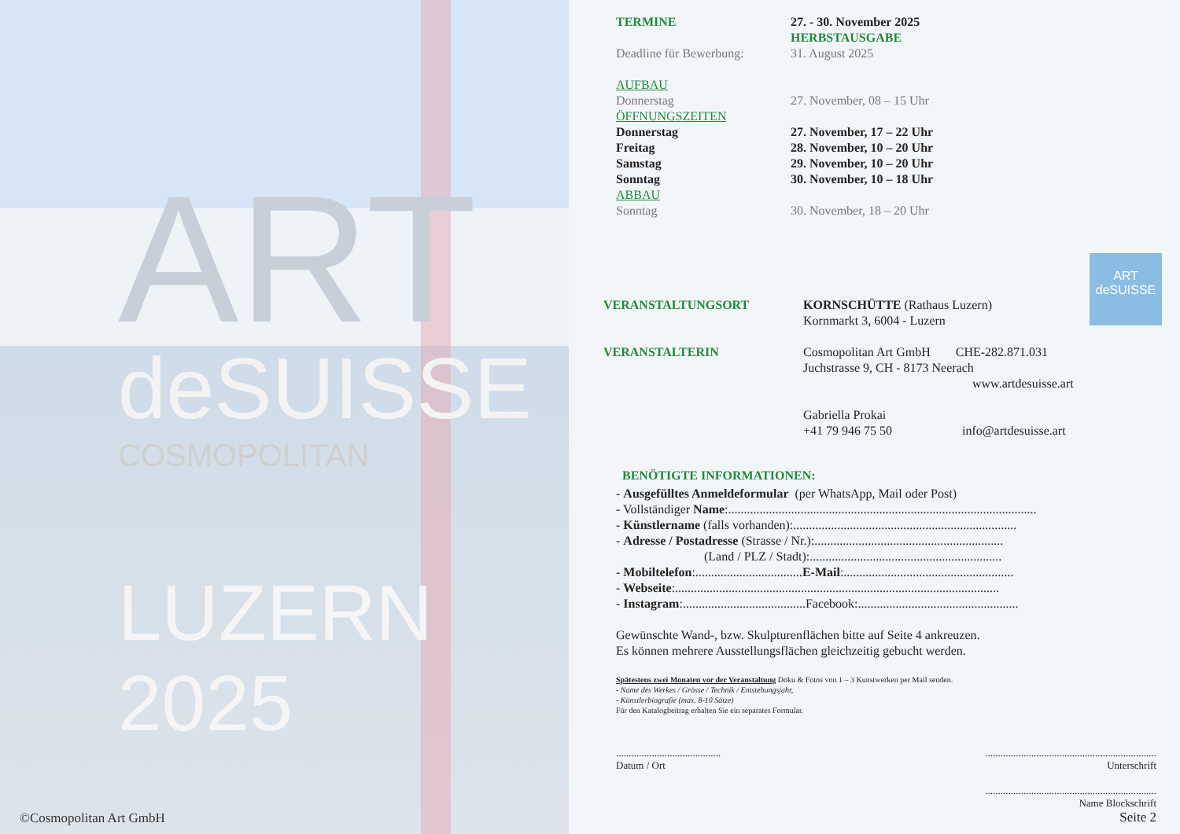ART
deSUISSE
COSMOPOLITAN
LUZERN 2025
©Cosmopolitan Art GmbH
| TERMINE | 27. - 30. November 2025 HERBSTAUSGABE |
| Deadline für Bewerbung: | 31. August 2025 |
| AUFBAU | |
| Donnerstag | 27. November, 08 – 15 Uhr |
| ÖFFNUNGSZEITEN | |
| Donnerstag | 27. November, 17 – 22 Uhr |
| Freitag | 28. November, 10 – 20 Uhr |
| Samstag | 29. November, 10 – 20 Uhr |
| Sonntag | 30. November, 10 – 18 Uhr |
| ABBAU | |
| Sonntag | 30. November, 18 – 20 Uhr |
ART
deSUISSE
| VERANSTALTUNGSORT | KORNSCHÜTTE (Rathaus Luzern) Kornmarkt 3, 6004 - Luzern |
| VERANSTALTERIN | Cosmopolitan Art GmbH CHE-282.871.031 Juchstrasse 9, CH - 8173 Neerach www.artdesuisse.art Gabriella Prokai +41 79 946 75 50 info@artdesuisse.art |
BENÖTIGTE INFORMATIONEN:
- Ausgefülltes Anmeldeformular (per WhatsApp, Mail oder Post)
- Vollständiger Name:..................................................................................................
- Künstlername (falls vorhanden):.......................................................................
- Adresse / Postadresse (Strasse / Nr.):............................................................
(Land / PLZ / Stadt):.............................................................
- Mobiltelefon:..................................E-Mail:......................................................
- Webseite:.......................................................................................................
- Instagram:.......................................Facebook:...................................................
Gewünschte Wand-, bzw. Skulpturenflächen bitte auf Seite 4 ankreuzen.
Es können mehrere Ausstellungsflächen gleichzeitig gebucht werden.
Spätestens zwei Monaten vor der Veranstaltung Doku & Fotos von 1 – 3 Kunstwerken per Mail senden.
- Name des Werkes / Grösse / Technik / Entstehungsjahr,
- Künstlerbiografie (max. 8-10 Sätze)
Für den Katalogbeitrag erhalten Sie ein separates Formular.
.........................................
Datum / Ort
...................................................................
Unterschrift
...................................................................
Name Blockschrift
Seite 2